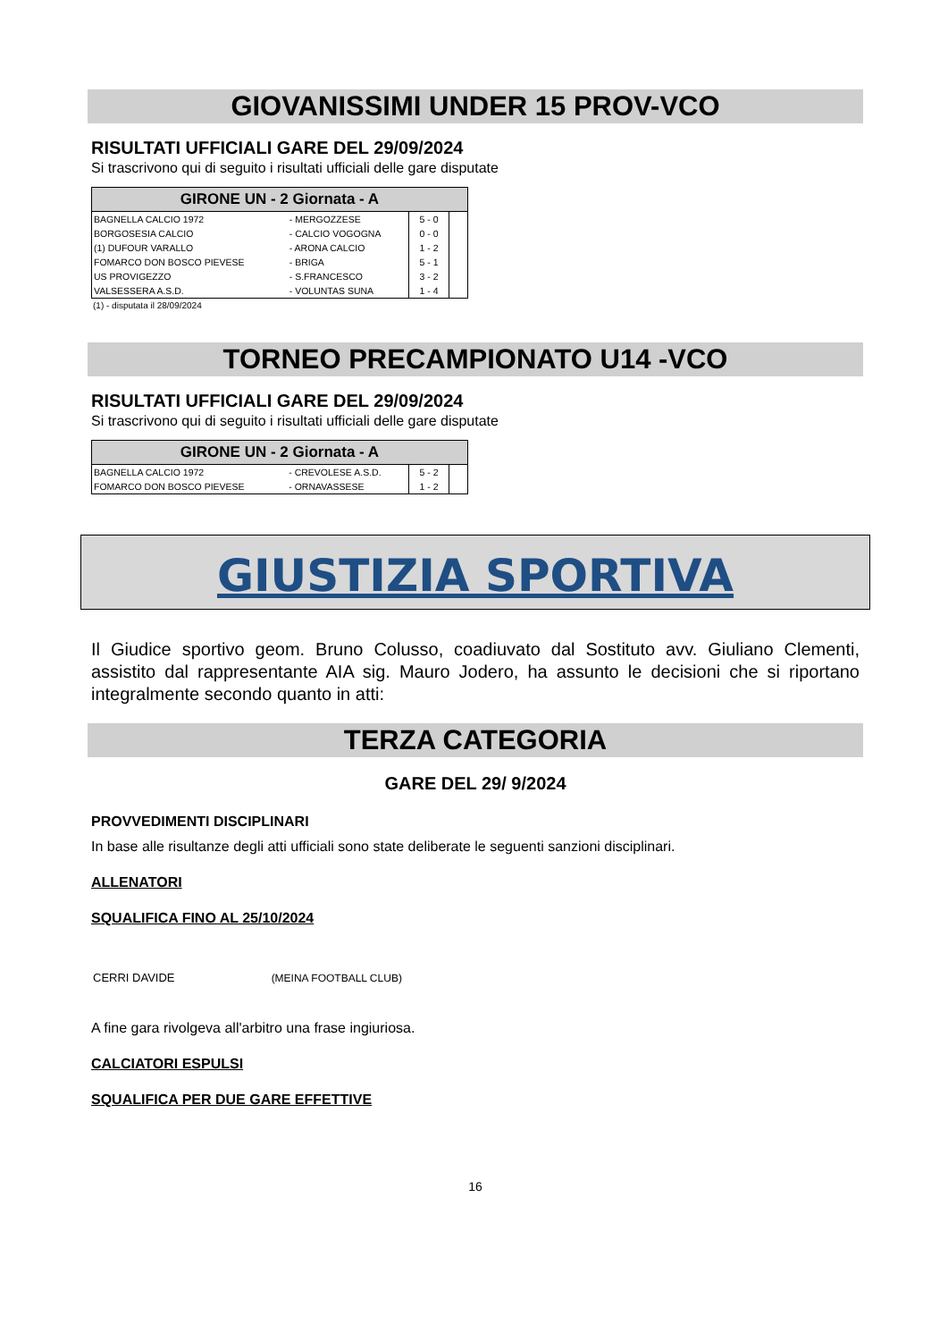GIOVANISSIMI UNDER 15 PROV-VCO
RISULTATI UFFICIALI GARE DEL 29/09/2024
Si trascrivono qui di seguito i risultati ufficiali delle gare disputate
| GIRONE UN - 2 Giornata - A | | | |
| --- | --- | --- | --- |
| BAGNELLA CALCIO 1972 | - MERGOZZESE | 5 - 0 | |
| BORGOSESIA CALCIO | - CALCIO VOGOGNA | 0 - 0 | |
| (1) DUFOUR VARALLO | - ARONA CALCIO | 1 - 2 | |
| FOMARCO DON BOSCO PIEVESE | - BRIGA | 5 - 1 | |
| US PROVIGEZZO | - S.FRANCESCO | 3 - 2 | |
| VALSESSERA A.S.D. | - VOLUNTAS SUNA | 1 - 4 | |
(1) - disputata il 28/09/2024
TORNEO PRECAMPIONATO U14 -VCO
RISULTATI UFFICIALI GARE DEL 29/09/2024
Si trascrivono qui di seguito i risultati ufficiali delle gare disputate
| GIRONE UN - 2 Giornata - A | | | |
| --- | --- | --- | --- |
| BAGNELLA CALCIO 1972 | - CREVOLESE A.S.D. | 5 - 2 | |
| FOMARCO DON BOSCO PIEVESE | - ORNAVASSESE | 1 - 2 | |
GIUSTIZIA SPORTIVA
Il Giudice sportivo geom. Bruno Colusso, coadiuvato dal Sostituto avv. Giuliano Clementi, assistito dal rappresentante AIA sig. Mauro Jodero, ha assunto le decisioni che si riportano integralmente secondo quanto in atti:
TERZA CATEGORIA
GARE DEL 29/ 9/2024
PROVVEDIMENTI DISCIPLINARI
In base alle risultanze degli atti ufficiali sono state deliberate le seguenti sanzioni disciplinari.
ALLENATORI
SQUALIFICA FINO AL 25/10/2024
CERRI DAVIDE (MEINA FOOTBALL CLUB)
A fine gara rivolgeva all'arbitro una frase ingiuriosa.
CALCIATORI ESPULSI
SQUALIFICA PER DUE GARE EFFETTIVE
16